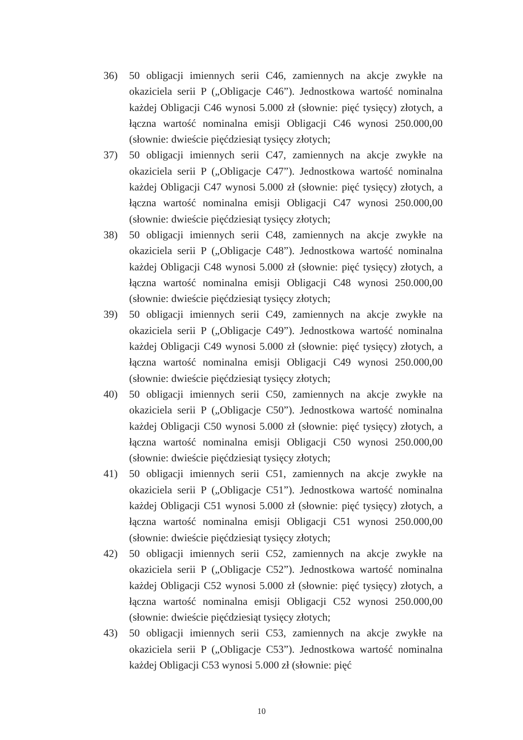36) 50 obligacji imiennych serii C46, zamiennych na akcje zwykłe na okaziciela serii P („Obligacje C46”). Jednostkowa wartość nominalna każdej Obligacji C46 wynosi 5.000 zł (słownie: pięć tysięcy) złotych, a łączna wartość nominalna emisji Obligacji C46 wynosi 250.000,00 (słownie: dwieście pięćdziesiąt tysięcy złotych;
37) 50 obligacji imiennych serii C47, zamiennych na akcje zwykłe na okaziciela serii P („Obligacje C47”). Jednostkowa wartość nominalna każdej Obligacji C47 wynosi 5.000 zł (słownie: pięć tysięcy) złotych, a łączna wartość nominalna emisji Obligacji C47 wynosi 250.000,00 (słownie: dwieście pięćdziesiąt tysięcy złotych;
38) 50 obligacji imiennych serii C48, zamiennych na akcje zwykłe na okaziciela serii P („Obligacje C48”). Jednostkowa wartość nominalna każdej Obligacji C48 wynosi 5.000 zł (słownie: pięć tysięcy) złotych, a łączna wartość nominalna emisji Obligacji C48 wynosi 250.000,00 (słownie: dwieście pięćdziesiąt tysięcy złotych;
39) 50 obligacji imiennych serii C49, zamiennych na akcje zwykłe na okaziciela serii P („Obligacje C49”). Jednostkowa wartość nominalna każdej Obligacji C49 wynosi 5.000 zł (słownie: pięć tysięcy) złotych, a łączna wartość nominalna emisji Obligacji C49 wynosi 250.000,00 (słownie: dwieście pięćdziesiąt tysięcy złotych;
40) 50 obligacji imiennych serii C50, zamiennych na akcje zwykłe na okaziciela serii P („Obligacje C50”). Jednostkowa wartość nominalna każdej Obligacji C50 wynosi 5.000 zł (słownie: pięć tysięcy) złotych, a łączna wartość nominalna emisji Obligacji C50 wynosi 250.000,00 (słownie: dwieście pięćdziesiąt tysięcy złotych;
41) 50 obligacji imiennych serii C51, zamiennych na akcje zwykłe na okaziciela serii P („Obligacje C51”). Jednostkowa wartość nominalna każdej Obligacji C51 wynosi 5.000 zł (słownie: pięć tysięcy) złotych, a łączna wartość nominalna emisji Obligacji C51 wynosi 250.000,00 (słownie: dwieście pięćdziesiąt tysięcy złotych;
42) 50 obligacji imiennych serii C52, zamiennych na akcje zwykłe na okaziciela serii P („Obligacje C52”). Jednostkowa wartość nominalna każdej Obligacji C52 wynosi 5.000 zł (słownie: pięć tysięcy) złotych, a łączna wartość nominalna emisji Obligacji C52 wynosi 250.000,00 (słownie: dwieście pięćdziesiąt tysięcy złotych;
43) 50 obligacji imiennych serii C53, zamiennych na akcje zwykłe na okaziciela serii P („Obligacje C53”). Jednostkowa wartość nominalna każdej Obligacji C53 wynosi 5.000 zł (słownie: pięć
10